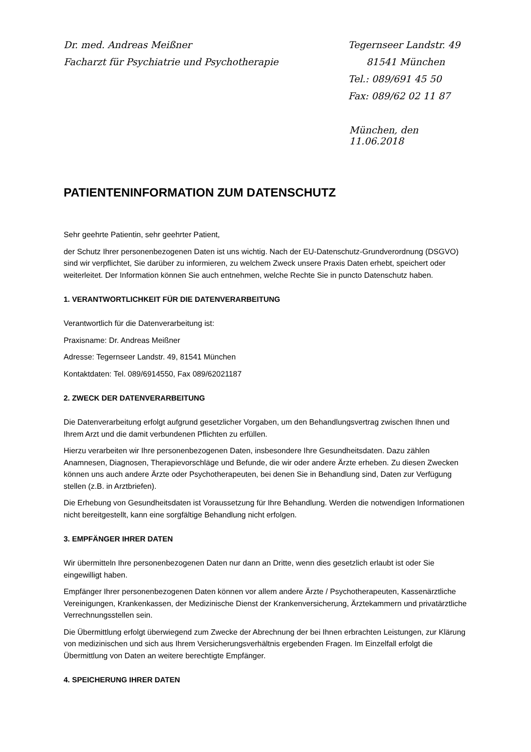Dr. med. Andreas Meißner
Facharzt für Psychiatrie und Psychotherapie
Tegernseer Landstr. 49
81541 München
Tel.: 089/691 45 50
Fax: 089/62 02 11 87
München, den 11.06.2018
PATIENTENINFORMATION ZUM DATENSCHUTZ
Sehr geehrte Patientin, sehr geehrter Patient,
der Schutz Ihrer personenbezogenen Daten ist uns wichtig. Nach der EU-Datenschutz-Grundverordnung (DSGVO) sind wir verpflichtet, Sie darüber zu informieren, zu welchem Zweck unsere Praxis Daten erhebt, speichert oder weiterleitet. Der Information können Sie auch entnehmen, welche Rechte Sie in puncto Datenschutz haben.
1. VERANTWORTLICHKEIT FÜR DIE DATENVERARBEITUNG
Verantwortlich für die Datenverarbeitung ist:
Praxisname: Dr. Andreas Meißner
Adresse: Tegernseer Landstr. 49, 81541 München
Kontaktdaten: Tel. 089/6914550, Fax 089/62021187
2. ZWECK DER DATENVERARBEITUNG
Die Datenverarbeitung erfolgt aufgrund gesetzlicher Vorgaben, um den Behandlungsvertrag zwischen Ihnen und Ihrem Arzt und die damit verbundenen Pflichten zu erfüllen.
Hierzu verarbeiten wir Ihre personenbezogenen Daten, insbesondere Ihre Gesundheitsdaten. Dazu zählen Anamnesen, Diagnosen, Therapievorschläge und Befunde, die wir oder andere Ärzte erheben. Zu diesen Zwecken können uns auch andere Ärzte oder Psychotherapeuten, bei denen Sie in Behandlung sind, Daten zur Verfügung stellen (z.B. in Arztbriefen).
Die Erhebung von Gesundheitsdaten ist Voraussetzung für Ihre Behandlung. Werden die notwendigen Informationen nicht bereitgestellt, kann eine sorgfältige Behandlung nicht erfolgen.
3. EMPFÄNGER IHRER DATEN
Wir übermitteln Ihre personenbezogenen Daten nur dann an Dritte, wenn dies gesetzlich erlaubt ist oder Sie eingewilligt haben.
Empfänger Ihrer personenbezogenen Daten können vor allem andere Ärzte / Psychotherapeuten, Kassenärztliche Vereinigungen, Krankenkassen, der Medizinische Dienst der Krankenversicherung, Ärztekammern und privatärztliche Verrechnungsstellen sein.
Die Übermittlung erfolgt überwiegend zum Zwecke der Abrechnung der bei Ihnen erbrachten Leistungen, zur Klärung von medizinischen und sich aus Ihrem Versicherungsverhältnis ergebenden Fragen. Im Einzelfall erfolgt die Übermittlung von Daten an weitere berechtigte Empfänger.
4. SPEICHERUNG IHRER DATEN